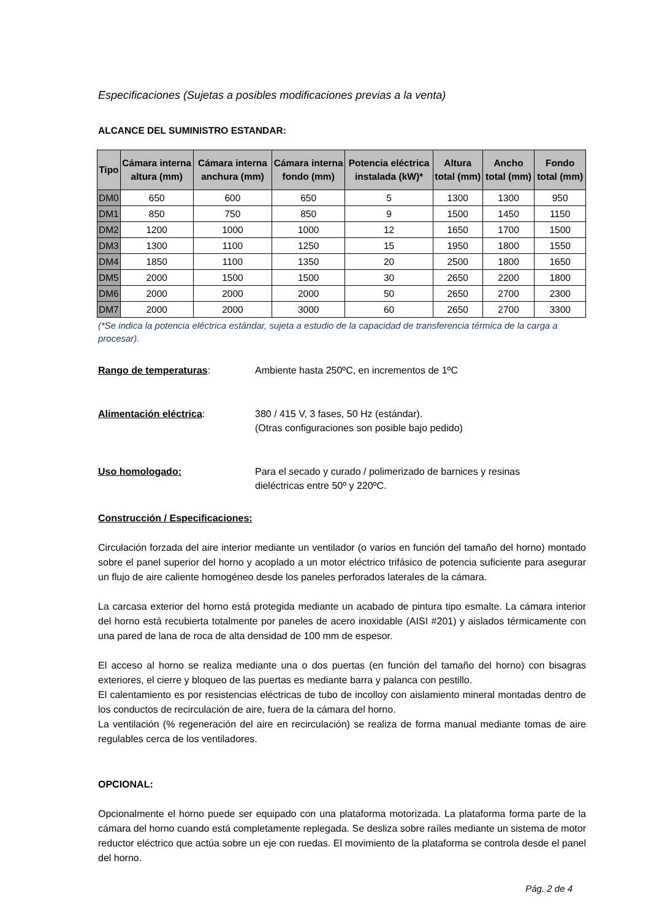Especificaciones (Sujetas a posibles modificaciones previas a la venta)
ALCANCE DEL SUMINISTRO ESTANDAR:
| Tipo | Cámara interna altura (mm) | Cámara interna anchura (mm) | Cámara interna fondo (mm) | Potencia eléctrica instalada (kW)* | Altura total (mm) | Ancho total (mm) | Fondo total (mm) |
| --- | --- | --- | --- | --- | --- | --- | --- |
| DM0 | 650 | 600 | 650 | 5 | 1300 | 1300 | 950 |
| DM1 | 850 | 750 | 850 | 9 | 1500 | 1450 | 1150 |
| DM2 | 1200 | 1000 | 1000 | 12 | 1650 | 1700 | 1500 |
| DM3 | 1300 | 1100 | 1250 | 15 | 1950 | 1800 | 1550 |
| DM4 | 1850 | 1100 | 1350 | 20 | 2500 | 1800 | 1650 |
| DM5 | 2000 | 1500 | 1500 | 30 | 2650 | 2200 | 1800 |
| DM6 | 2000 | 2000 | 2000 | 50 | 2650 | 2700 | 2300 |
| DM7 | 2000 | 2000 | 3000 | 60 | 2650 | 2700 | 3300 |
(*Se indica la potencia eléctrica estándar, sujeta a estudio de la capacidad de transferencia térmica de la carga a procesar).
Rango de temperaturas: Ambiente hasta 250ºC, en incrementos de 1ºC
Alimentación eléctrica: 380 / 415 V, 3 fases, 50 Hz (estándar).
(Otras configuraciones son posible bajo pedido)
Uso homologado: Para el secado y curado / polimerizado de barnices y resinas
dieléctricas entre 50º y 220ºC.
Construcción / Especificaciones:
Circulación forzada del aire interior mediante un ventilador (o varios en función del tamaño del horno) montado sobre el panel superior del horno y acoplado a un motor eléctrico trifásico de potencia suficiente para asegurar un flujo de aire caliente homogéneo desde los paneles perforados laterales de la cámara.
La carcasa exterior del horno está protegida mediante un acabado de pintura tipo esmalte. La cámara interior del horno está recubierta totalmente por paneles de acero inoxidable (AISI #201) y aislados térmicamente con una pared de lana de roca de alta densidad de 100 mm de espesor.
El acceso al horno se realiza mediante una o dos puertas (en función del tamaño del horno) con bisagras exteriores, el cierre y bloqueo de las puertas es mediante barra y palanca con pestillo.
El calentamiento es por resistencias eléctricas de tubo de incolloy con aislamiento mineral montadas dentro de los conductos de recirculación de aire, fuera de la cámara del horno.
La ventilación (% regeneración del aire en recirculación) se realiza de forma manual mediante tomas de aire regulables cerca de los ventiladores.
OPCIONAL:
Opcionalmente el horno puede ser equipado con una plataforma motorizada. La plataforma forma parte de la cámara del horno cuando está completamente replegada. Se desliza sobre raíles mediante un sistema de motor reductor eléctrico que actúa sobre un eje con ruedas. El movimiento de la plataforma se controla desde el panel del horno.
Pág. 2 de 4